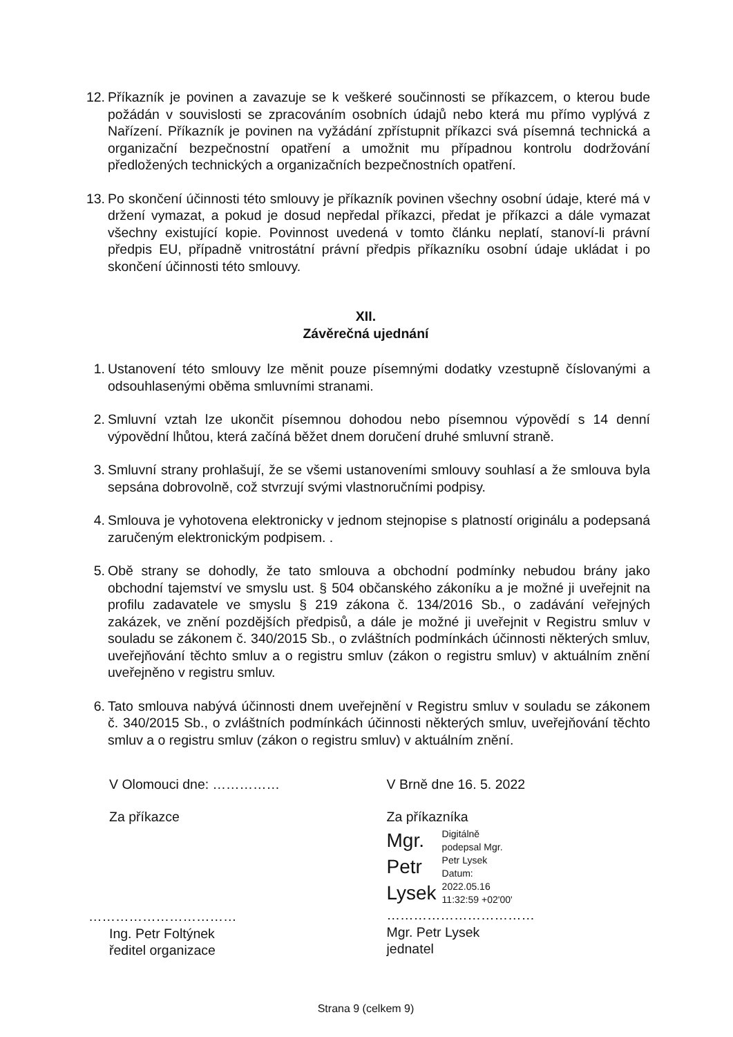12.
Příkazník je povinen a zavazuje se k veškeré součinnosti se příkazcem, o kterou bude požádán v souvislosti se zpracováním osobních údajů nebo která mu přímo vyplývá z Nařízení. Příkazník je povinen na vyžádání zpřístupnit příkazci svá písemná technická a organizační bezpečnostní opatření a umožnit mu případnou kontrolu dodržování předložených technických a organizačních bezpečnostních opatření.
13.
Po skončení účinnosti této smlouvy je příkazník povinen všechny osobní údaje, které má v držení vymazat, a pokud je dosud nepředal příkazci, předat je příkazci a dále vymazat všechny existující kopie. Povinnost uvedená v tomto článku neplatí, stanoví-li právní předpis EU, případně vnitrostátní právní předpis příkazníku osobní údaje ukládat i po skončení účinnosti této smlouvy.
XII.
Závěrečná ujednání
1. Ustanovení této smlouvy lze měnit pouze písemnými dodatky vzestupně číslovanými a odsouhlasenými oběma smluvními stranami.
2. Smluvní vztah lze ukončit písemnou dohodou nebo písemnou výpovědí s 14 denní výpovědní lhůtou, která začíná běžet dnem doručení druhé smluvní straně.
3. Smluvní strany prohlašují, že se všemi ustanoveními smlouvy souhlasí a že smlouva byla sepsána dobrovolně, což stvrzují svými vlastnoručními podpisy.
4. Smlouva je vyhotovena elektronicky v jednom stejnopise s platností originálu a podepsaná zaručeným elektronickým podpisem. .
5. Obě strany se dohodly, že tato smlouva a obchodní podmínky nebudou brány jako obchodní tajemství ve smyslu ust. § 504 občanského zákoníku a je možné ji uveřejnit na profilu zadavatele ve smyslu § 219 zákona č. 134/2016 Sb., o zadávání veřejných zakázek, ve znění pozdějších předpisů, a dále je možné ji uveřejnit v Registru smluv v souladu se zákonem č. 340/2015 Sb., o zvláštních podmínkách účinnosti některých smluv, uveřejňování těchto smluv a o registru smluv (zákon o registru smluv) v aktuálním znění uveřejněno v registru smluv.
6. Tato smlouva nabývá účinnosti dnem uveřejnění v Registru smluv v souladu se zákonem č. 340/2015 Sb., o zvláštních podmínkách účinnosti některých smluv, uveřejňování těchto smluv a o registru smluv (zákon o registru smluv) v aktuálním znění.
V Olomouci dne: ……………
Za příkazce
……………………………
Ing. Petr Foltýnek
ředitel organizace
V Brně dne 16. 5. 2022
Za příkazníka
Mgr.
Petr
Lysek
Digitálně
podepsal Mgr.
Petr Lysek
Datum:
2022.05.16
11:32:59 +02'00'
……………………………
Mgr. Petr Lysek
jednatel
Strana 9 (celkem 9)